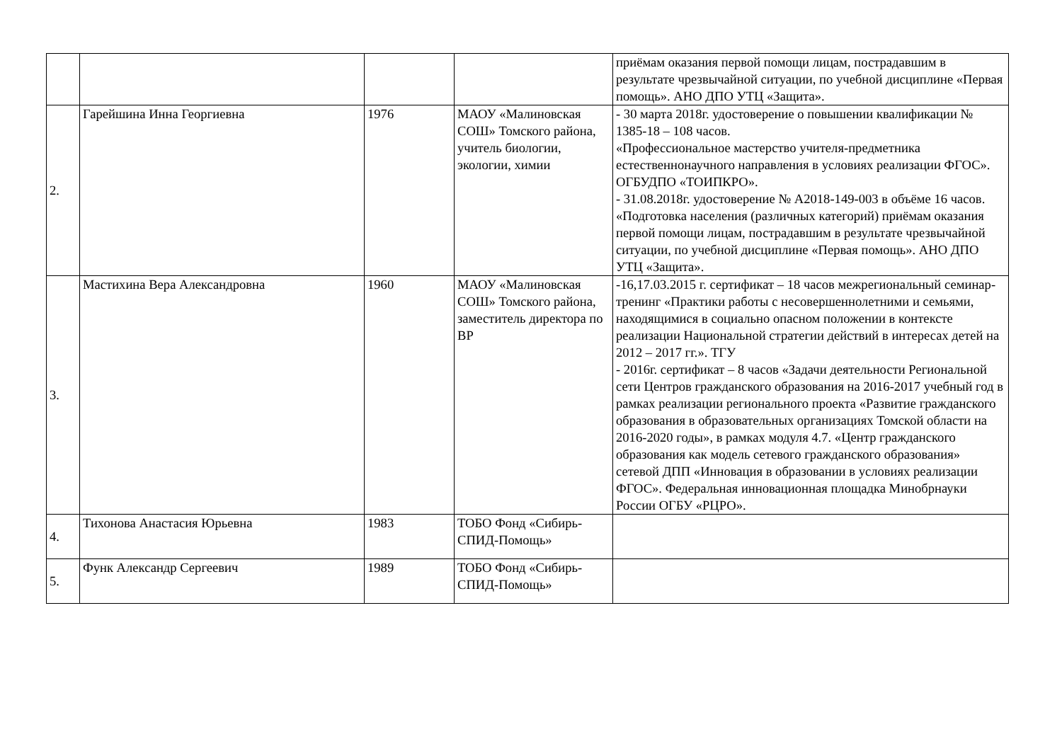| | | | | приёмам оказания первой помощи лицам, пострадавшим в результате чрезвычайной ситуации, по учебной дисциплине «Первая помощь». АНО ДПО УТЦ «Защита». |
| 2. | Гарейшина Инна Георгиевна | 1976 | МАОУ «Малиновская СОШ» Томского района, учитель биологии, экологии, химии | - 30 марта 2018г. удостоверение о повышении квалификации № 1385-18 – 108 часов. «Профессиональное мастерство учителя-предметника естественнонаучного направления в условиях реализации ФГОС». ОГБУДПО «ТОИПКРО». - 31.08.2018г. удостоверение № А2018-149-003 в объёме 16 часов. «Подготовка населения (различных категорий) приёмам оказания первой помощи лицам, пострадавшим в результате чрезвычайной ситуации, по учебной дисциплине «Первая помощь». АНО ДПО УТЦ «Защита». |
| 3. | Мастихина Вера Александровна | 1960 | МАОУ «Малиновская СОШ» Томского района, заместитель директора по ВР | -16,17.03.2015 г. сертификат – 18 часов межрегиональный семинар-тренинг «Практики работы с несовершеннолетними и семьями, находящимися в социально опасном положении в контексте реализации Национальной стратегии действий в интересах детей на 2012 – 2017 гг.». ТГУ - 2016г. сертификат – 8 часов «Задачи деятельности Региональной сети Центров гражданского образования на 2016-2017 учебный год в рамках реализации регионального проекта «Развитие гражданского образования в образовательных организациях Томской области на 2016-2020 годы», в рамках модуля 4.7. «Центр гражданского образования как модель сетевого гражданского образования» сетевой ДПП «Инновация в образовании в условиях реализации ФГОС». Федеральная инновационная площадка Минобрнауки России ОГБУ «РЦРО». |
| 4. | Тихонова Анастасия Юрьевна | 1983 | ТОБО Фонд «Сибирь-СПИД-Помощь» | |
| 5. | Функ Александр Сергеевич | 1989 | ТОБО Фонд «Сибирь-СПИД-Помощь» | |